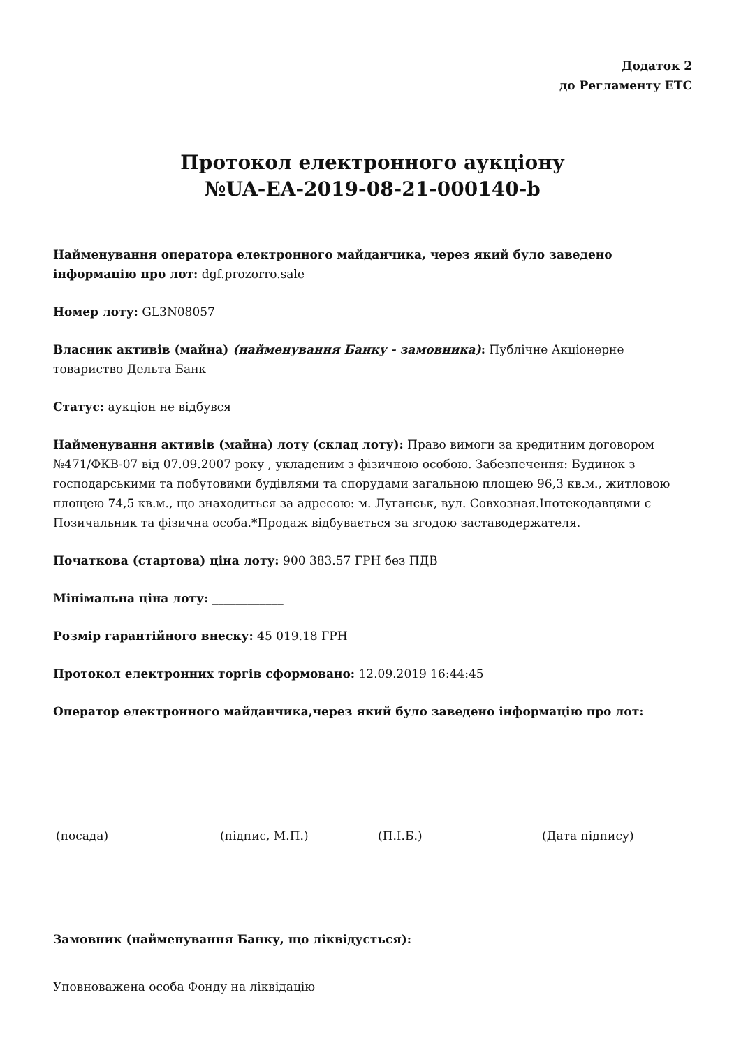Додаток 2
до Регламенту ЕТС
Протокол електронного аукціону
№UA-EA-2019-08-21-000140-b
Найменування оператора електронного майданчика, через який було заведено інформацію про лот: dgf.prozorro.sale
Номер лоту: GL3N08057
Власник активів (майна) (найменування Банку - замовника): Публічне Акціонерне товариство Дельта Банк
Статус: аукціон не відбувся
Найменування активів (майна) лоту (склад лоту): Право вимоги за кредитним договором №471/ФКВ-07 від 07.09.2007 року , укладеним з фізичною особою. Забезпечення: Будинок з господарськими та побутовими будівлями та спорудами загальною площею 96,3 кв.м., житловою площею 74,5 кв.м., що знаходиться за адресою: м. Луганськ, вул. Совхозная.Іпотекодавцями є Позичальник та фізична особа.*Продаж відбувається за згодою заставодержателя.
Початкова (стартова) ціна лоту: 900 383.57 ГРН без ПДВ
Мінімальна ціна лоту: ____________
Розмір гарантійного внеску: 45 019.18 ГРН
Протокол електронних торгів сформовано: 12.09.2019 16:44:45
Оператор електронного майданчика,через який було заведено інформацію про лот:
(посада) (підпис, М.П.) (П.І.Б.) (Дата підпису)
Замовник (найменування Банку, що ліквідується):
Уповноважена особа Фонду на ліквідацію